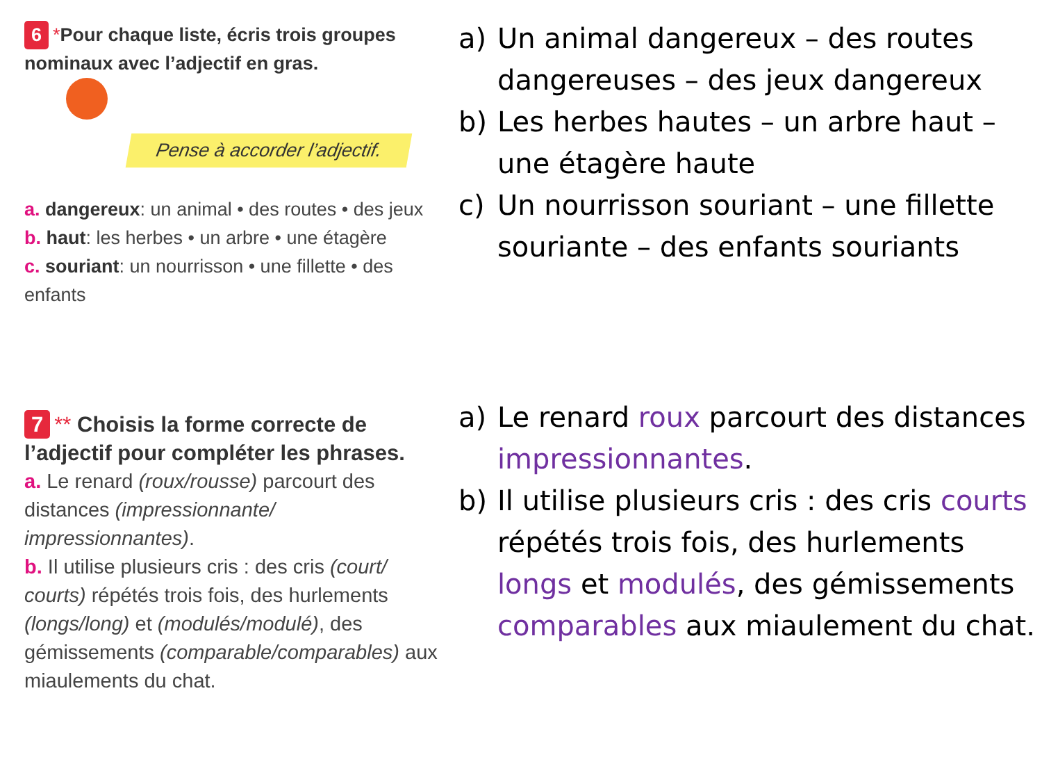6 *Pour chaque liste, écris trois groupes nominaux avec l’adjectif en gras.
Pense à accorder l’adjectif.
a. dangereux: un animal • des routes • des jeux
b. haut: les herbes • un arbre • une étagère
c. souriant: un nourrisson • une fillette • des enfants
a) Un animal dangereux – des routes dangereuses – des jeux dangereux
b) Les herbes hautes – un arbre haut – une étagère haute
c) Un nourrisson souriant – une fillette souriante – des enfants souriants
7 ** Choisis la forme correcte de l’adjectif pour compléter les phrases.
a. Le renard (roux/rousse) parcourt des distances (impressionnante/ impressionnantes).
b. Il utilise plusieurs cris : des cris (court/ courts) répétés trois fois, des hurlements (longs/long) et (modulés/modulé), des gémissements (comparable/comparables) aux miaulements du chat.
a) Le renard roux parcourt des distances impressionnantes.
b) Il utilise plusieurs cris : des cris courts répétés trois fois, des hurlements longs et modulés, des gémissements comparables aux miaulement du chat.